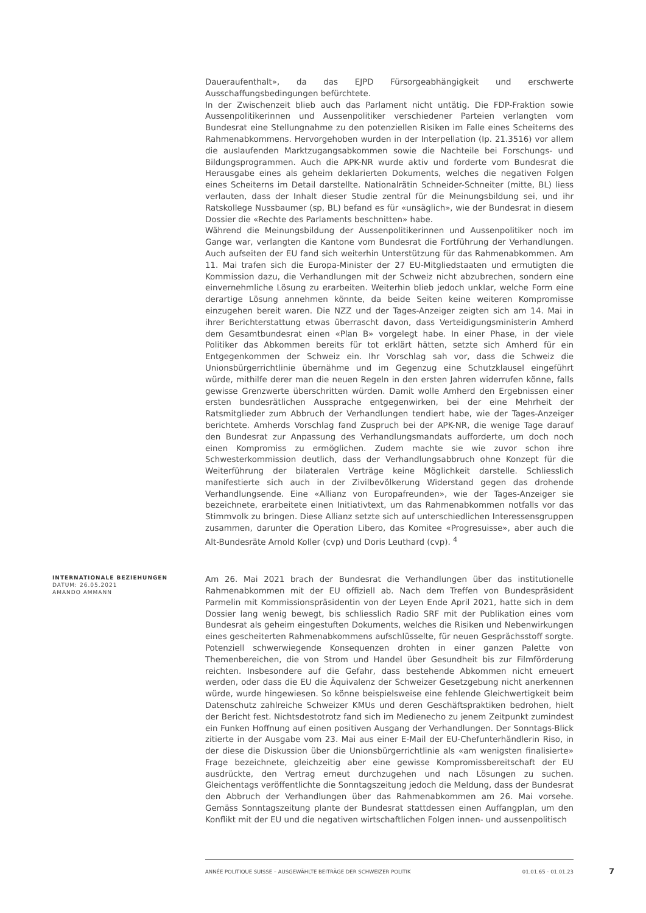Daueraufenthalt», da das EJPD Fürsorgeabhängigkeit und erschwerte Ausschaffungsbedingungen befürchtete.
In der Zwischenzeit blieb auch das Parlament nicht untätig. Die FDP-Fraktion sowie Aussenpolitikerinnen und Aussenpolitiker verschiedener Parteien verlangten vom Bundesrat eine Stellungnahme zu den potenziellen Risiken im Falle eines Scheiterns des Rahmenabkommens. Hervorgehoben wurden in der Interpellation (Ip. 21.3516) vor allem die auslaufenden Marktzugangsabkommen sowie die Nachteile bei Forschungs- und Bildungsprogrammen. Auch die APK-NR wurde aktiv und forderte vom Bundesrat die Herausgabe eines als geheim deklarierten Dokuments, welches die negativen Folgen eines Scheiterns im Detail darstellte. Nationalrätin Schneider-Schneiter (mitte, BL) liess verlauten, dass der Inhalt dieser Studie zentral für die Meinungsbildung sei, und ihr Ratskollege Nussbaumer (sp, BL) befand es für «unsäglich», wie der Bundesrat in diesem Dossier die «Rechte des Parlaments beschnitten» habe.
Während die Meinungsbildung der Aussenpolitikerinnen und Aussenpolitiker noch im Gange war, verlangten die Kantone vom Bundesrat die Fortführung der Verhandlungen. Auch aufseiten der EU fand sich weiterhin Unterstützung für das Rahmenabkommen. Am 11. Mai trafen sich die Europa-Minister der 27 EU-Mitgliedstaaten und ermutigten die Kommission dazu, die Verhandlungen mit der Schweiz nicht abzubrechen, sondern eine einvernehmliche Lösung zu erarbeiten. Weiterhin blieb jedoch unklar, welche Form eine derartige Lösung annehmen könnte, da beide Seiten keine weiteren Kompromisse einzugehen bereit waren. Die NZZ und der Tages-Anzeiger zeigten sich am 14. Mai in ihrer Berichterstattung etwas überrascht davon, dass Verteidigungsministerin Amherd dem Gesamtbundesrat einen «Plan B» vorgelegt habe. In einer Phase, in der viele Politiker das Abkommen bereits für tot erklärt hätten, setzte sich Amherd für ein Entgegenkommen der Schweiz ein. Ihr Vorschlag sah vor, dass die Schweiz die Unionsbürgerrichtlinie übernähme und im Gegenzug eine Schutzklausel eingeführt würde, mithilfe derer man die neuen Regeln in den ersten Jahren widerrufen könne, falls gewisse Grenzwerte überschritten würden. Damit wolle Amherd den Ergebnissen einer ersten bundesrätlichen Aussprache entgegenwirken, bei der eine Mehrheit der Ratsmitglieder zum Abbruch der Verhandlungen tendiert habe, wie der Tages-Anzeiger berichtete. Amherds Vorschlag fand Zuspruch bei der APK-NR, die wenige Tage darauf den Bundesrat zur Anpassung des Verhandlungsmandats aufforderte, um doch noch einen Kompromiss zu ermöglichen. Zudem machte sie wie zuvor schon ihre Schwesterkommission deutlich, dass der Verhandlungsabbruch ohne Konzept für die Weiterführung der bilateralen Verträge keine Möglichkeit darstelle. Schliesslich manifestierte sich auch in der Zivilbevölkerung Widerstand gegen das drohende Verhandlungsende. Eine «Allianz von Europafreunden», wie der Tages-Anzeiger sie bezeichnete, erarbeitete einen Initiativtext, um das Rahmenabkommen notfalls vor das Stimmvolk zu bringen. Diese Allianz setzte sich auf unterschiedlichen Interessensgruppen zusammen, darunter die Operation Libero, das Komitee «Progresuisse», aber auch die Alt-Bundesräte Arnold Koller (cvp) und Doris Leuthard (cvp). <sup>4</sup>
INTERNATIONALE BEZIEHUNGEN
DATUM: 26.05.2021
AMANDO AMMANN
Am 26. Mai 2021 brach der Bundesrat die Verhandlungen über das institutionelle Rahmenabkommen mit der EU offiziell ab. Nach dem Treffen von Bundespräsident Parmelin mit Kommissionspräsidentin von der Leyen Ende April 2021, hatte sich in dem Dossier lang wenig bewegt, bis schliesslich Radio SRF mit der Publikation eines vom Bundesrat als geheim eingestuften Dokuments, welches die Risiken und Nebenwirkungen eines gescheiterten Rahmenabkommens aufschlüsselte, für neuen Gesprächsstoff sorgte. Potenziell schwerwiegende Konsequenzen drohten in einer ganzen Palette von Themenbereichen, die von Strom und Handel über Gesundheit bis zur Filmförderung reichten. Insbesondere auf die Gefahr, dass bestehende Abkommen nicht erneuert werden, oder dass die EU die Äquivalenz der Schweizer Gesetzgebung nicht anerkennen würde, wurde hingewiesen. So könne beispielsweise eine fehlende Gleichwertigkeit beim Datenschutz zahlreiche Schweizer KMUs und deren Geschäftspraktiken bedrohen, hielt der Bericht fest. Nichtsdestotrotz fand sich im Medienecho zu jenem Zeitpunkt zumindest ein Funken Hoffnung auf einen positiven Ausgang der Verhandlungen. Der Sonntags-Blick zitierte in der Ausgabe vom 23. Mai aus einer E-Mail der EU-Chefunterhändlerin Riso, in der diese die Diskussion über die Unionsbürgerrichtlinie als «am wenigsten finalisierte» Frage bezeichnete, gleichzeitig aber eine gewisse Kompromissbereitschaft der EU ausdrückte, den Vertrag erneut durchzugehen und nach Lösungen zu suchen. Gleichentags veröffentlichte die Sonntagszeitung jedoch die Meldung, dass der Bundesrat den Abbruch der Verhandlungen über das Rahmenabkommen am 26. Mai vorsehe. Gemäss Sonntagszeitung plante der Bundesrat stattdessen einen Auffangplan, um den Konflikt mit der EU und die negativen wirtschaftlichen Folgen innen- und aussenpolitisch
ANNÉE POLITIQUE SUISSE – AUSGEWÄHLTE BEITRÄGE DER SCHWEIZER POLITIK 01.01.65 - 01.01.23
7